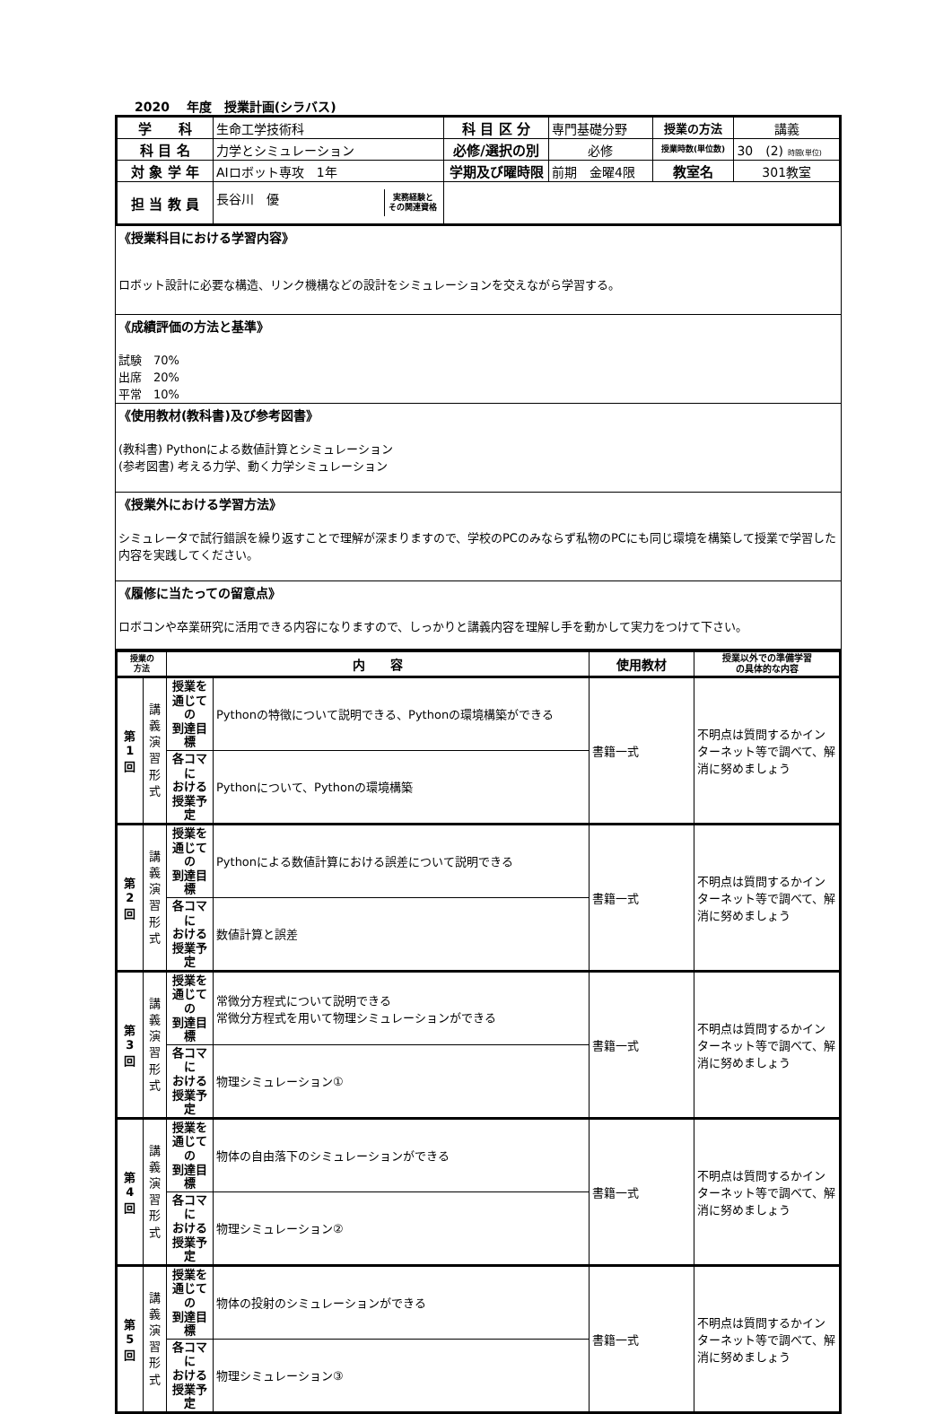2020　 年度　授業計画(シラバス)
| 学 科 | 生命工学技術科 | 科 目 区 分 | 専門基礎分野 | 授業の方法 | 講義 |
| 科 目 名 | 力学とシミュレーション | 必修/選択の別 | 必修 | 授業時数(単位数) | 30 (2) 時間(単位) |
| 対 象 学 年 | AIロボット専攻 1年 | 学期及び曜時限 | 前期 金曜4限 | 教室名 | 301教室 |
| 担 当 教 員 | 長谷川 優 実務経験と その関連資格 | | | | |
《授業科目における学習内容》
ロボット設計に必要な構造、リンク機構などの設計をシミュレーションを交えながら学習する。
《成績評価の方法と基準》
試験　70%
出席　20%
平常　10%
《使用教材(教科書)及び参考図書》
(教科書) Pythonによる数値計算とシミュレーション
(参考図書) 考える力学、動く力学シミュレーション
《授業外における学習方法》
シミュレータで試行錯誤を繰り返すことで理解が深まりますので、学校のPCのみならず私物のPCにも同じ環境を構築して授業で学習した内容を実践してください。
《履修に当たっての留意点》
ロボコンや卒業研究に活用できる内容になりますので、しっかりと講義内容を理解し手を動かして実力をつけて下さい。
| 授業の 方法 | | 内 容 | | 使用教材 | 授業以外での準備学習 の具体的な内容 |
| --- | --- | --- | --- | --- | --- |
| 第 1 回 | 講 義 演 習 形 式 | 授業を 通じての 到達目標 | Pythonの特徴について説明できる、Pythonの環境構築ができる | 書籍一式 | 不明点は質問するかインターネット等で調べて、解消に努めましょう |
| | | 各コマに おける 授業予定 | Pythonについて、Pythonの環境構築 | | |
| 第 2 回 | 講 義 演 習 形 式 | 授業を 通じての 到達目標 | Pythonによる数値計算における誤差について説明できる | 書籍一式 | 不明点は質問するかインターネット等で調べて、解消に努めましょう |
| | | 各コマに おける 授業予定 | 数値計算と誤差 | | |
| 第 3 回 | 講 義 演 習 形 式 | 授業を 通じての 到達目標 | 常微分方程式について説明できる 常微分方程式を用いて物理シミュレーションができる | 書籍一式 | 不明点は質問するかインターネット等で調べて、解消に努めましょう |
| | | 各コマに おける 授業予定 | 物理シミュレーション① | | |
| 第 4 回 | 講 義 演 習 形 式 | 授業を 通じての 到達目標 | 物体の自由落下のシミュレーションができる | 書籍一式 | 不明点は質問するかインターネット等で調べて、解消に努めましょう |
| | | 各コマに おける 授業予定 | 物理シミュレーション② | | |
| 第 5 回 | 講 義 演 習 形 式 | 授業を 通じての 到達目標 | 物体の投射のシミュレーションができる | 書籍一式 | 不明点は質問するかインターネット等で調べて、解消に努めましょう |
| | | 各コマに おける 授業予定 | 物理シミュレーション③ | | |